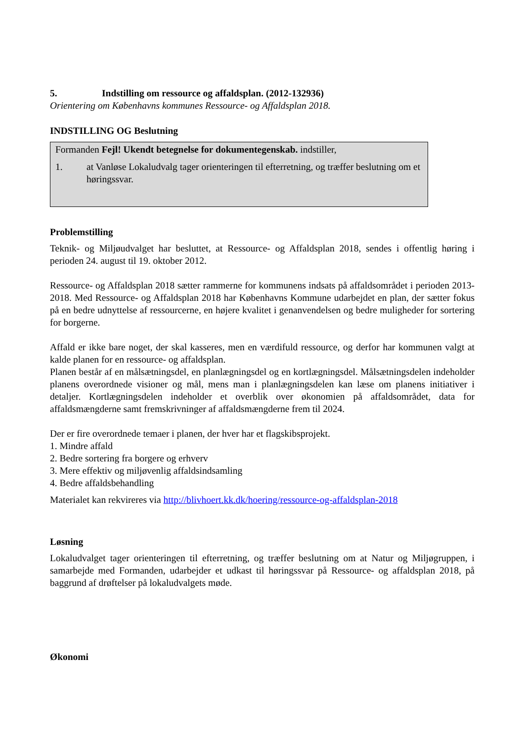5. Indstilling om ressource og affaldsplan. (2012-132936)
Orientering om Københavns kommunes Ressource- og Affaldsplan 2018.
INDSTILLING OG Beslutning
Formanden Fejl! Ukendt betegnelse for dokumentegenskab. indstiller,
1. at Vanløse Lokaludvalg tager orienteringen til efterretning, og træffer beslutning om et høringssvar.
Problemstilling
Teknik- og Miljøudvalget har besluttet, at Ressource- og Affaldsplan 2018, sendes i offentlig høring i perioden 24. august til 19. oktober 2012.
Ressource- og Affaldsplan 2018 sætter rammerne for kommunens indsats på affaldsområdet i perioden 2013-2018. Med Ressource- og Affaldsplan 2018 har Københavns Kommune udarbejdet en plan, der sætter fokus på en bedre udnyttelse af ressourcerne, en højere kvalitet i genanvendelsen og bedre muligheder for sortering for borgerne.
Affald er ikke bare noget, der skal kasseres, men en værdifuld ressource, og derfor har kommunen valgt at kalde planen for en ressource- og affaldsplan.
Planen består af en målsætningsdel, en planlægningsdel og en kortlægningsdel. Målsætningsdelen indeholder planens overordnede visioner og mål, mens man i planlægningsdelen kan læse om planens initiativer i detaljer. Kortlægningsdelen indeholder et overblik over økonomien på affaldsområdet, data for affaldsmængderne samt fremskrivninger af affaldsmængderne frem til 2024.
Der er fire overordnede temaer i planen, der hver har et flagskibsprojekt.
1. Mindre affald
2. Bedre sortering fra borgere og erhverv
3. Mere effektiv og miljøvenlig affaldsindsamling
4. Bedre affaldsbehandling
Materialet kan rekvireres via http://blivhoert.kk.dk/hoering/ressource-og-affaldsplan-2018
Løsning
Lokaludvalget tager orienteringen til efterretning, og træffer beslutning om at Natur og Miljøgruppen, i samarbejde med Formanden, udarbejder et udkast til høringssvar på Ressource- og affaldsplan 2018, på baggrund af drøftelser på lokaludvalgets møde.
Økonomi